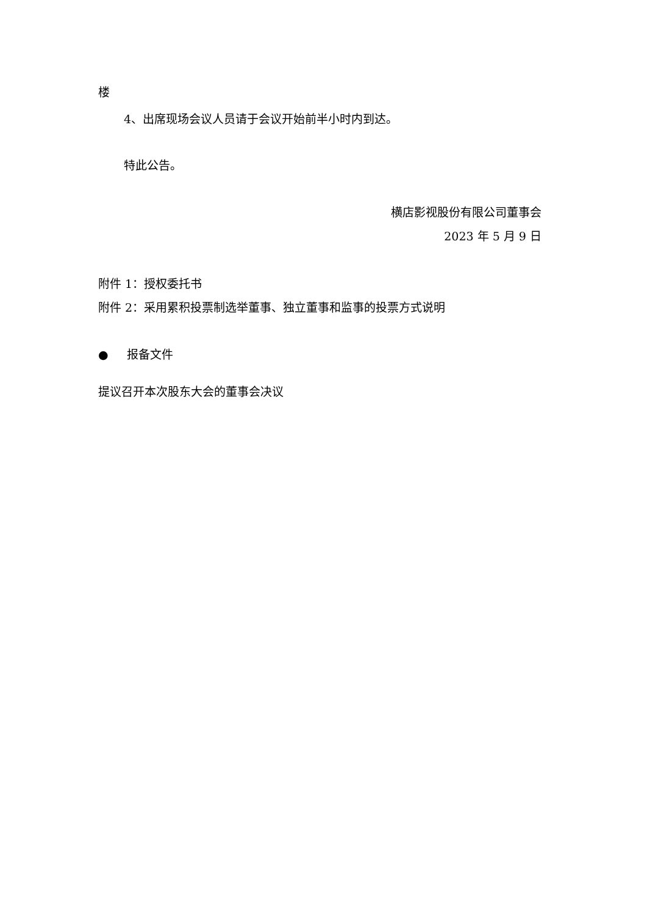楼
4、出席现场会议人员请于会议开始前半小时内到达。
特此公告。
横店影视股份有限公司董事会
2023 年 5 月 9 日
附件 1：授权委托书
附件 2：采用累积投票制选举董事、独立董事和监事的投票方式说明
● 报备文件
提议召开本次股东大会的董事会决议